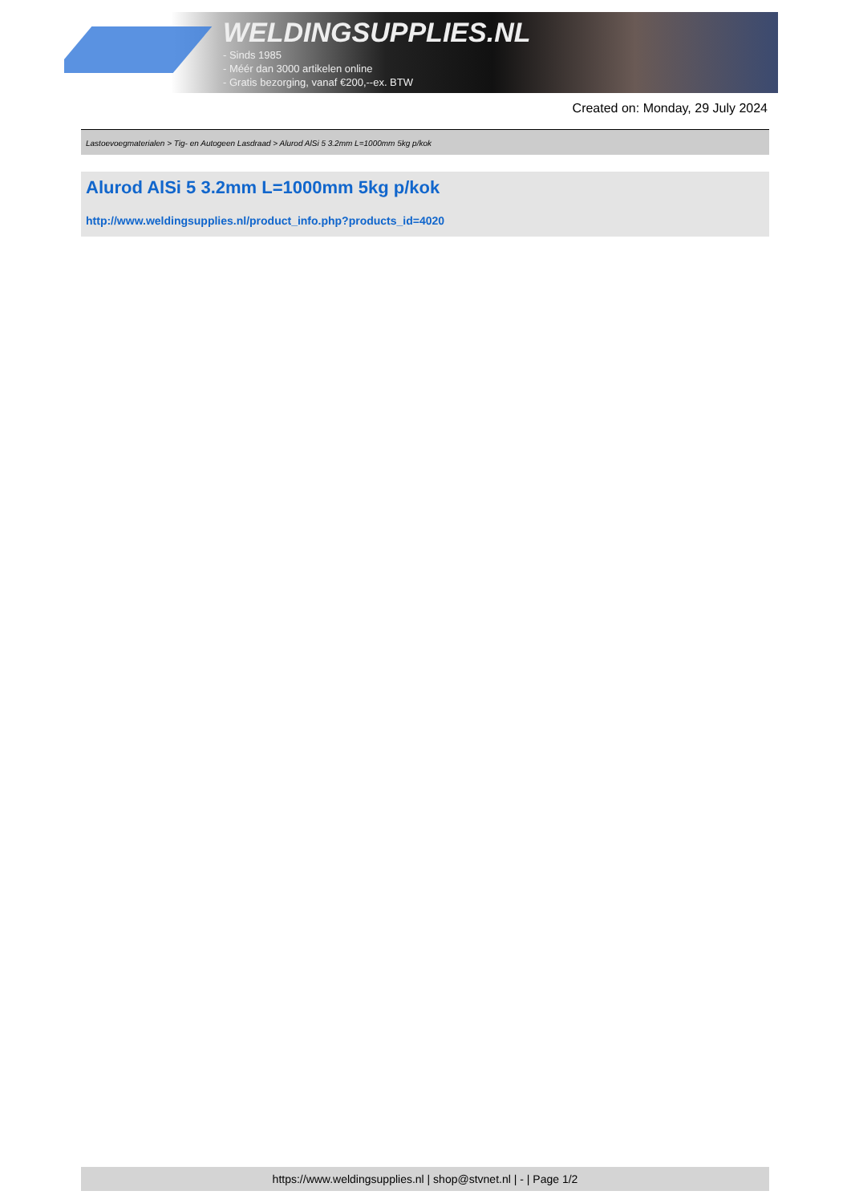WELDINGSUPPLIES.NL
- Sinds 1985
- Méér dan 3000 artikelen online
- Gratis bezorging, vanaf €200,--ex. BTW
Created on: Monday, 29 July 2024
Lastoevoegmaterialen > Tig- en Autogeen Lasdraad > Alurod AlSi 5 3.2mm L=1000mm 5kg p/kok
Alurod AlSi 5 3.2mm L=1000mm 5kg p/kok
http://www.weldingsupplies.nl/product_info.php?products_id=4020
https://www.weldingsupplies.nl | shop@stvnet.nl | - | Page 1/2